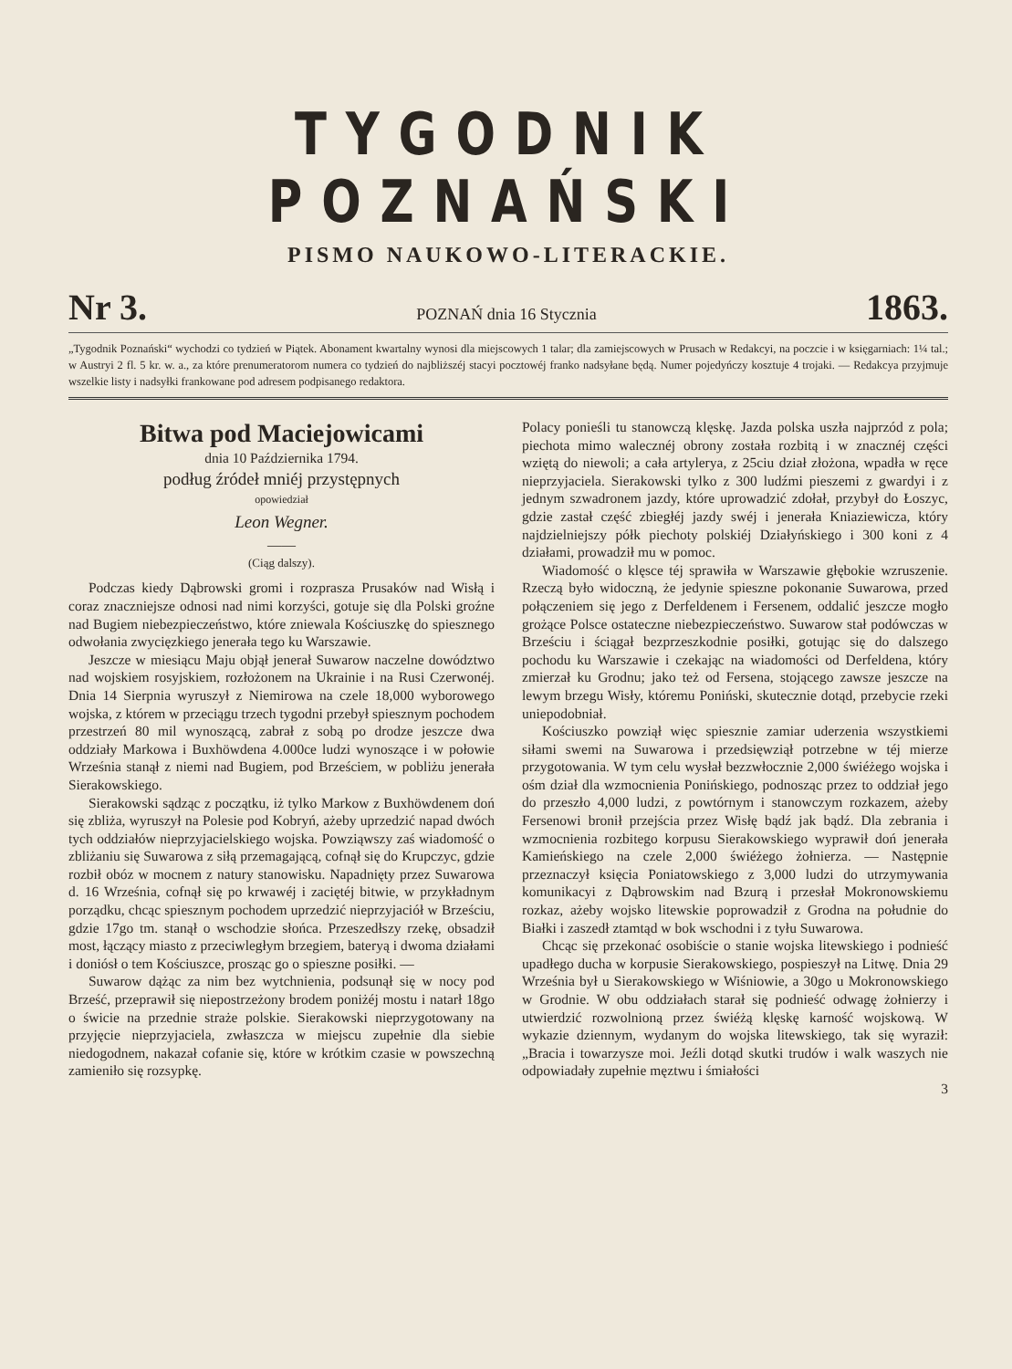TYGODNIK POZNAŃSKI
PISMO NAUKOWO-LITERACKIE.
Nr 3. POZNAŃ dnia 16 Stycznia 1863.
„Tygodnik Poznański“ wychodzi co tydzień w Piątek. Abonament kwartalny wynosi dla miejscowych 1 talar; dla zamiejscowych w Prusach w Redakcyi, na poczcie i w księgarniach: 1¼ tal.; w Austryi 2 fl. 5 kr. w. a., za które prenumeratorom numera co tydzień do najbliższéj stacyi pocztowéj franko nadsyłane będą. Numer pojedyńczy kosztuje 4 trojaki. — Redakcya przyjmuje wszelkie listy i nadsyłki frankowane pod adresem podpisanego redaktora.
Bitwa pod Maciejowicami
dnia 10 Października 1794.
podług źródeł mniéj przystępnych
opowiedział
Leon Wegner.
——
(Ciąg dalszy).
Podczas kiedy Dąbrowski gromi i rozprasza Prusaków nad Wisłą i coraz znaczniejsze odnosi nad nimi korzyści, gotuje się dla Polski groźne nad Bugiem niebezpieczeństwo, które zniewala Kościuszkę do spiesznego odwołania zwycięzkiego jenerała tego ku Warszawie.
Jeszcze w miesiącu Maju objął jenerał Suwarow naczelne dowództwo nad wojskiem rosyjskiem, rozłożonem na Ukrainie i na Rusi Czerwonéj. Dnia 14 Sierpnia wyruszył z Niemirowa na czele 18,000 wyborowego wojska, z którem w przeciągu trzech tygodni przebył spiesznym pochodem przestrzeń 80 mil wynoszącą, zabrał z sobą po drodze jeszcze dwa oddziały Markowa i Buxhöwdena 4.000ce ludzi wynoszące i w połowie Września stanął z niemi nad Bugiem, pod Brześciem, w pobliżu jenerała Sierakowskiego.
Sierakowski sądząc z początku, iż tylko Markow z Buxhöwdenem doń się zbliża, wyruszył na Polesie pod Kobryń, ażeby uprzedzić napad dwóch tych oddziałów nieprzyjacielskiego wojska. Powziąwszy zaś wiadomość o zbliżaniu się Suwarowa z siłą przemagającą, cofnął się do Krupczyc, gdzie rozbił obóz w mocnem z natury stanowisku. Napadnięty przez Suwarowa d. 16 Września, cofnął się po krwawéj i zaciętéj bitwie, w przykładnym porządku, chcąc spiesznym pochodem uprzedzić nieprzyjaciół w Brześciu, gdzie 17go tm. stanął o wschodzie słońca. Przeszedłszy rzekę, obsadził most, łączący miasto z przeciwległym brzegiem, bateryą i dwoma działami i doniósł o tem Kościuszce, prosząc go o spieszne posiłki. —
Suwarow dążąc za nim bez wytchnienia, podsunął się w nocy pod Brześć, przeprawił się niepostrzeżony brodem poniżéj mostu i natarł 18go o świcie na przednie straże polskie. Sierakowski nieprzygotowany na przyjęcie nieprzyjaciela, zwłaszcza w miejscu zupełnie dla siebie niedogodnem, nakazał cofanie się, które w krótkim czasie w powszechną zamieniło się rozsypkę.
Polacy ponieśli tu stanowczą klęskę. Jazda polska uszła najprzód z pola; piechota mimo walecznéj obrony została rozbitą i w znacznéj części wziętą do niewoli; a cała artylerya, z 25ciu dział złożona, wpadła w ręce nieprzyjaciela. Sierakowski tylko z 300 ludźmi pieszemi z gwardyi i z jednym szwadronem jazdy, które uprowadzić zdołał, przybył do Łoszyc, gdzie zastał część zbiegłéj jazdy swéj i jenerała Kniaziewicza, który najdzielniejszy półk piechoty polskiéj Działyńskiego i 300 koni z 4 działami, prowadził mu w pomoc.
Wiadomość o klęsce téj sprawiła w Warszawie głębokie wzruszenie. Rzeczą było widoczną, że jedynie spieszne pokonanie Suwarowa, przed połączeniem się jego z Derfeldenem i Fersenem, oddalić jeszcze mogło grożące Polsce ostateczne niebezpieczeństwo. Suwarow stał podówczas w Brześciu i ściągał bezprzeszkodnie posiłki, gotując się do dalszego pochodu ku Warszawie i czekając na wiadomości od Derfeldena, który zmierzał ku Grodnu; jako też od Fersena, stojącego zawsze jeszcze na lewym brzegu Wisły, któremu Poniński, skutecznie dotąd, przebycie rzeki uniepodobniał.
Kościuszko powziął więc spiesznie zamiar uderzenia wszystkiemi siłami swemi na Suwarowa i przedsięwziął potrzebne w téj mierze przygotowania. W tym celu wysłał bezzwłocznie 2,000 świéżego wojska i ośm dział dla wzmocnienia Ponińskiego, podnosząc przez to oddział jego do przeszło 4,000 ludzi, z powtórnym i stanowczym rozkazem, ażeby Fersenowi bronił przejścia przez Wisłę bądź jak bądź. Dla zebrania i wzmocnienia rozbitego korpusu Sierakowskiego wyprawił doń jenerała Kamieńskiego na czele 2,000 świéżego żołnierza. — Następnie przeznaczył księcia Poniatowskiego z 3,000 ludzi do utrzymywania komunikacyi z Dąbrowskim nad Bzurą i przesłał Mokronowskiemu rozkaz, ażeby wojsko litewskie poprowadził z Grodna na południe do Białki i zaszedł ztamtąd w bok wschodni i z tyłu Suwarowa.
Chcąc się przekonać osobiście o stanie wojska litewskiego i podnieść upadłego ducha w korpusie Sierakowskiego, pospieszył na Litwę. Dnia 29 Września był u Sierakowskiego w Wiśniowie, a 30go u Mokronowskiego w Grodnie. W obu oddziałach starał się podnieść odwagę żołnierzy i utwierdzić rozwolnioną przez świéżą klęskę karność wojskową. W wykazie dziennym, wydanym do wojska litewskiego, tak się wyraził: „Bracia i towarzysze moi. Jeźli dotąd skutki trudów i walk waszych nie odpowiadały zupełnie męztwu i śmiałości
3